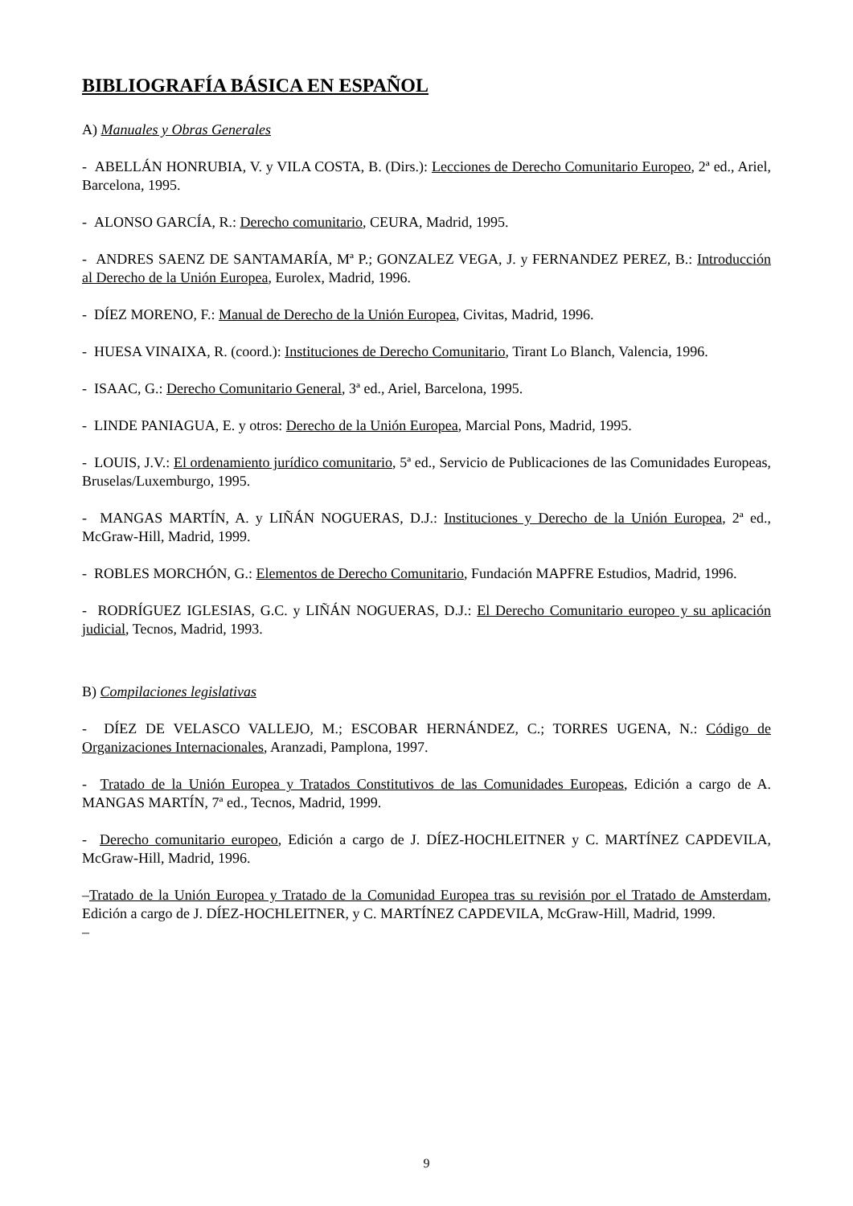BIBLIOGRAFÍA BÁSICA EN ESPAÑOL
A) Manuales y Obras Generales
- ABELLÁN HONRUBIA, V. y VILA COSTA, B. (Dirs.): Lecciones de Derecho Comunitario Europeo, 2ª ed., Ariel, Barcelona, 1995.
- ALONSO GARCÍA, R.: Derecho comunitario, CEURA, Madrid, 1995.
- ANDRES SAENZ DE SANTAMARÍA, Mª P.; GONZALEZ VEGA, J. y FERNANDEZ PEREZ, B.: Introducción al Derecho de la Unión Europea, Eurolex, Madrid, 1996.
- DÍEZ MORENO, F.: Manual de Derecho de la Unión Europea, Civitas, Madrid, 1996.
- HUESA VINAIXA, R. (coord.): Instituciones de Derecho Comunitario, Tirant Lo Blanch, Valencia, 1996.
- ISAAC, G.: Derecho Comunitario General, 3ª ed., Ariel, Barcelona, 1995.
- LINDE PANIAGUA, E. y otros: Derecho de la Unión Europea, Marcial Pons, Madrid, 1995.
- LOUIS, J.V.: El ordenamiento jurídico comunitario, 5ª ed., Servicio de Publicaciones de las Comunidades Europeas, Bruselas/Luxemburgo, 1995.
- MANGAS MARTÍN, A. y LIÑÁN NOGUERAS, D.J.: Instituciones y Derecho de la Unión Europea, 2ª ed., McGraw-Hill, Madrid, 1999.
- ROBLES MORCHÓN, G.: Elementos de Derecho Comunitario, Fundación MAPFRE Estudios, Madrid, 1996.
- RODRÍGUEZ IGLESIAS, G.C. y LIÑÁN NOGUERAS, D.J.: El Derecho Comunitario europeo y su aplicación judicial, Tecnos, Madrid, 1993.
B) Compilaciones legislativas
- DÍEZ DE VELASCO VALLEJO, M.; ESCOBAR HERNÁNDEZ, C.; TORRES UGENA, N.: Código de Organizaciones Internacionales, Aranzadi, Pamplona, 1997.
- Tratado de la Unión Europea y Tratados Constitutivos de las Comunidades Europeas, Edición a cargo de A. MANGAS MARTÍN, 7ª ed., Tecnos, Madrid, 1999.
- Derecho comunitario europeo, Edición a cargo de J. DÍEZ-HOCHLEITNER y C. MARTÍNEZ CAPDEVILA, McGraw-Hill, Madrid, 1996.
–Tratado de la Unión Europea y Tratado de la Comunidad Europea tras su revisión por el Tratado de Amsterdam, Edición a cargo de J. DÍEZ-HOCHLEITNER, y C. MARTÍNEZ CAPDEVILA, McGraw-Hill, Madrid, 1999.
–
9